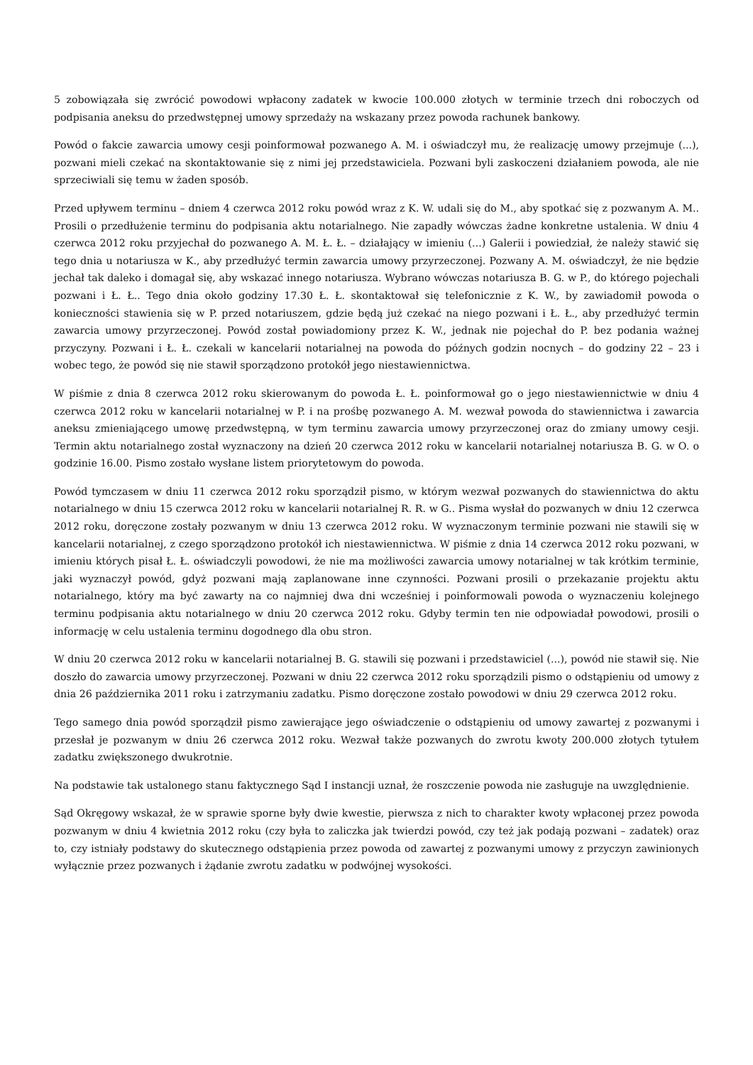5 zobowiązała się zwrócić powodowi wpłacony zadatek w kwocie 100.000 złotych w terminie trzech dni roboczych od podpisania aneksu do przedwstępnej umowy sprzedaży na wskazany przez powoda rachunek bankowy.
Powód o fakcie zawarcia umowy cesji poinformował pozwanego A. M. i oświadczył mu, że realizację umowy przejmuje (...), pozwani mieli czekać na skontaktowanie się z nimi jej przedstawiciela. Pozwani byli zaskoczeni działaniem powoda, ale nie sprzeciwiali się temu w żaden sposób.
Przed upływem terminu – dniem 4 czerwca 2012 roku powód wraz z K. W. udali się do M., aby spotkać się z pozwanym A. M.. Prosili o przedłużenie terminu do podpisania aktu notarialnego. Nie zapadły wówczas żadne konkretne ustalenia. W dniu 4 czerwca 2012 roku przyjechał do pozwanego A. M. Ł. Ł. – działający w imieniu (...) Galerii i powiedział, że należy stawić się tego dnia u notariusza w K., aby przedłużyć termin zawarcia umowy przyrzeczonej. Pozwany A. M. oświadczył, że nie będzie jechał tak daleko i domagał się, aby wskazać innego notariusza. Wybrano wówczas notariusza B. G. w P., do którego pojechali pozwani i Ł. Ł.. Tego dnia około godziny 17.30 Ł. Ł. skontaktował się telefonicznie z K. W., by zawiadomił powoda o konieczności stawienia się w P. przed notariuszem, gdzie będą już czekać na niego pozwani i Ł. Ł., aby przedłużyć termin zawarcia umowy przyrzeczonej. Powód został powiadomiony przez K. W., jednak nie pojechał do P. bez podania ważnej przyczyny. Pozwani i Ł. Ł. czekali w kancelarii notarialnej na powoda do późnych godzin nocnych – do godziny 22 – 23 i wobec tego, że powód się nie stawił sporządzono protokół jego niestawiennictwa.
W piśmie z dnia 8 czerwca 2012 roku skierowanym do powoda Ł. Ł. poinformował go o jego niestawiennictwie w dniu 4 czerwca 2012 roku w kancelarii notarialnej w P. i na prośbę pozwanego A. M. wezwał powoda do stawiennictwa i zawarcia aneksu zmieniającego umowę przedwstępną, w tym terminu zawarcia umowy przyrzeczonej oraz do zmiany umowy cesji. Termin aktu notarialnego został wyznaczony na dzień 20 czerwca 2012 roku w kancelarii notarialnej notariusza B. G. w O. o godzinie 16.00. Pismo zostało wysłane listem priorytetowym do powoda.
Powód tymczasem w dniu 11 czerwca 2012 roku sporządził pismo, w którym wezwał pozwanych do stawiennictwa do aktu notarialnego w dniu 15 czerwca 2012 roku w kancelarii notarialnej R. R. w G.. Pisma wysłał do pozwanych w dniu 12 czerwca 2012 roku, doręczone zostały pozwanym w dniu 13 czerwca 2012 roku. W wyznaczonym terminie pozwani nie stawili się w kancelarii notarialnej, z czego sporządzono protokół ich niestawiennictwa. W piśmie z dnia 14 czerwca 2012 roku pozwani, w imieniu których pisał Ł. Ł. oświadczyli powodowi, że nie ma możliwości zawarcia umowy notarialnej w tak krótkim terminie, jaki wyznaczył powód, gdyż pozwani mają zaplanowane inne czynności. Pozwani prosili o przekazanie projektu aktu notarialnego, który ma być zawarty na co najmniej dwa dni wcześniej i poinformowali powoda o wyznaczeniu kolejnego terminu podpisania aktu notarialnego w dniu 20 czerwca 2012 roku. Gdyby termin ten nie odpowiadał powodowi, prosili o informację w celu ustalenia terminu dogodnego dla obu stron.
W dniu 20 czerwca 2012 roku w kancelarii notarialnej B. G. stawili się pozwani i przedstawiciel (...), powód nie stawił się. Nie doszło do zawarcia umowy przyrzeczonej. Pozwani w dniu 22 czerwca 2012 roku sporządzili pismo o odstąpieniu od umowy z dnia 26 października 2011 roku i zatrzymaniu zadatku. Pismo doręczone zostało powodowi w dniu 29 czerwca 2012 roku.
Tego samego dnia powód sporządził pismo zawierające jego oświadczenie o odstąpieniu od umowy zawartej z pozwanymi i przesłał je pozwanym w dniu 26 czerwca 2012 roku. Wezwał także pozwanych do zwrotu kwoty 200.000 złotych tytułem zadatku zwiększonego dwukrotnie.
Na podstawie tak ustalonego stanu faktycznego Sąd I instancji uznał, że roszczenie powoda nie zasługuje na uwzględnienie.
Sąd Okręgowy wskazał, że w sprawie sporne były dwie kwestie, pierwsza z nich to charakter kwoty wpłaconej przez powoda pozwanym w dniu 4 kwietnia 2012 roku (czy była to zaliczka jak twierdzi powód, czy też jak podają pozwani – zadatek) oraz to, czy istniały podstawy do skutecznego odstąpienia przez powoda od zawartej z pozwanymi umowy z przyczyn zawinionych wyłącznie przez pozwanych i żądanie zwrotu zadatku w podwójnej wysokości.